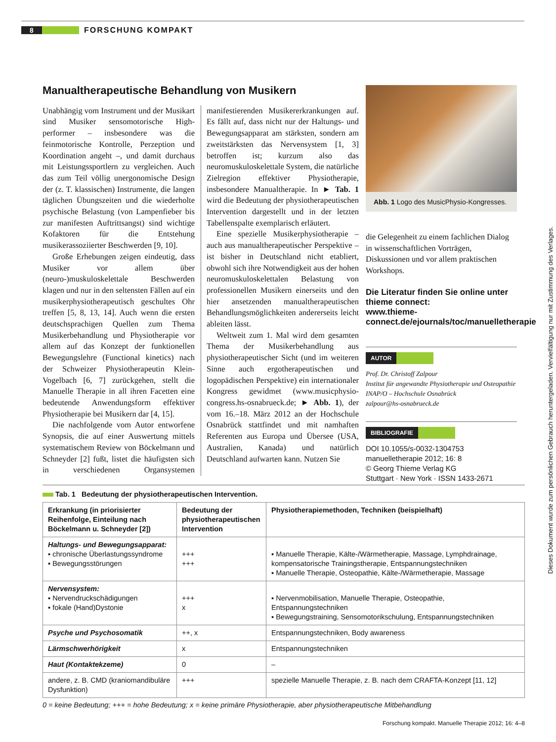8 FORSCHUNG KOMPAKT
Manualtherapeutische Behandlung von Musikern
Unabhängig vom Instrument und der Musikart sind Musiker sensomotorische High-performer – insbesondere was die feinmotorische Kontrolle, Perzeption und Koordination angeht –, und damit durchaus mit Leistungssportlern zu vergleichen. Auch das zum Teil völlig unergonomische Design der (z. T. klassischen) Instrumente, die langen täglichen Übungszeiten und die wiederholte psychische Belastung (von Lampenfieber bis zur manifesten Auftrittsangst) sind wichtige Kofaktoren für die Entstehung musikerassoziierter Beschwerden [9, 10].
Große Erhebungen zeigen eindeutig, dass Musiker vor allem über (neuro-)muskuloskelettale Beschwerden klagen und nur in den seltensten Fällen auf ein musikerphysiotherapeutisch geschultes Ohr treffen [5, 8, 13, 14]. Auch wenn die ersten deutschsprachigen Quellen zum Thema Musikerbehandlung und Physiotherapie vor allem auf das Konzept der funktionellen Bewegungslehre (Functional kinetics) nach der Schweizer Physiotherapeutin Klein-Vogelbach [6, 7] zurückgehen, stellt die Manuelle Therapie in all ihren Facetten eine bedeutende Anwendungsform effektiver Physiotherapie bei Musikern dar [4, 15].
Die nachfolgende vom Autor entworfene Synopsis, die auf einer Auswertung mittels systematischem Review von Böckelmann und Schneyder [2] fußt, listet die häufigsten sich in verschiedenen Organsystemen manifestierenden Musikererkrankungen auf. Es fällt auf, dass nicht nur der Haltungs- und Bewegungsapparat am stärksten, sondern am zweitstärksten das Nervensystem [1, 3] betroffen ist; kurzum also das neuromuskuloskelettale System, die natürliche Zielregion effektiver Physiotherapie, insbesondere Manualtherapie. In ► Tab. 1 wird die Bedeutung der physiotherapeutischen Intervention dargestellt und in der letzten Tabellenspalte exemplarisch erläutert.
Eine spezielle Musikerphysiotherapie – auch aus manualtherapeutischer Perspektive – ist bisher in Deutschland nicht etabliert, obwohl sich ihre Notwendigkeit aus der hohen neuromuskuloskelettalen Belastung von professionellen Musikern einerseits und den hier ansetzenden manualtherapeutischen Behandlungsmöglichkeiten andererseits leicht ableiten lässt.
Weltweit zum 1. Mal wird dem gesamten Thema der Musikerbehandlung aus physiotherapeutischer Sicht (und im weiteren Sinne auch ergotherapeutischen und logopädischen Perspektive) ein internationaler Kongress gewidmet (www.musicphysio-congress.hs-osnabrueck.de; ► Abb. 1), der vom 16.–18. März 2012 an der Hochschule Osnabrück stattfindet und mit namhaften Referenten aus Europa und Übersee (USA, Australien, Kanada) und natürlich Deutschland aufwarten kann. Nutzen Sie
Abb. 1 Logo des MusicPhysio-Kongresses.
die Gelegenheit zu einem fachlichen Dialog in wissenschaftlichen Vorträgen, Diskussionen und vor allem praktischen Workshops.
Die Literatur finden Sie online unter thieme connect:
www.thieme-connect.de/ejournals/toc/manuelletherapie
AUTOR
Prof. Dr. Christoff Zalpour
Institut für angewandte Physiotherapie und Osteopathie
INAP/O – Hochschule Osnabrück
zalpour@hs-osnabrueck.de
BIBLIOGRAFIE
DOI 10.1055/s-0032-1304753
manuelletherapie 2012; 16: 8
© Georg Thieme Verlag KG
Stuttgart · New York · ISSN 1433-2671
Tab. 1 Bedeutung der physiotherapeutischen Intervention.
| Erkrankung (in priorisierter Reihenfolge, Einteilung nach Böckelmann u. Schneyder [2]) | Bedeutung der physiotherapeutischen Intervention | Physiotherapiemethoden, Techniken (beispielhaft) |
| --- | --- | --- |
| Haltungs- und Bewegungsapparat: ▪ chronische Überlastungssyndrome ▪ Bewegungsstörungen | +++ +++ | ▪ Manuelle Therapie, Kälte-/Wärmetherapie, Massage, Lymphdrainage, kompensatorische Trainingstherapie, Entspannungstechniken ▪ Manuelle Therapie, Osteopathie, Kälte-/Wärmetherapie, Massage |
| Nervensystem: ▪ Nervendruckschädigungen ▪ fokale (Hand)Dystonie | +++ x | ▪ Nervenmobilisation, Manuelle Therapie, Osteopathie, Entspannungstechniken ▪ Bewegungstraining, Sensomotorikschulung, Entspannungstechniken |
| Psyche und Psychosomatik | ++, x | Entspannungstechniken, Body awareness |
| Lärmschwerhörigkeit | x | Entspannungstechniken |
| Haut (Kontaktekzeme) | 0 | – |
| andere, z. B. CMD (kraniomandibuläre Dysfunktion) | +++ | spezielle Manuelle Therapie, z. B. nach dem CRAFTA-Konzept [11, 12] |
0 = keine Bedeutung; +++ = hohe Bedeutung; x = keine primäre Physiotherapie, aber physiotherapeutische Mitbehandlung
Forschung kompakt. Manuelle Therapie 2012; 16: 4–8
Dieses Dokument wurde zum persönlichen Gebrauch heruntergeladen. Vervielfältigung nur mit Zustimmung des Verlages.